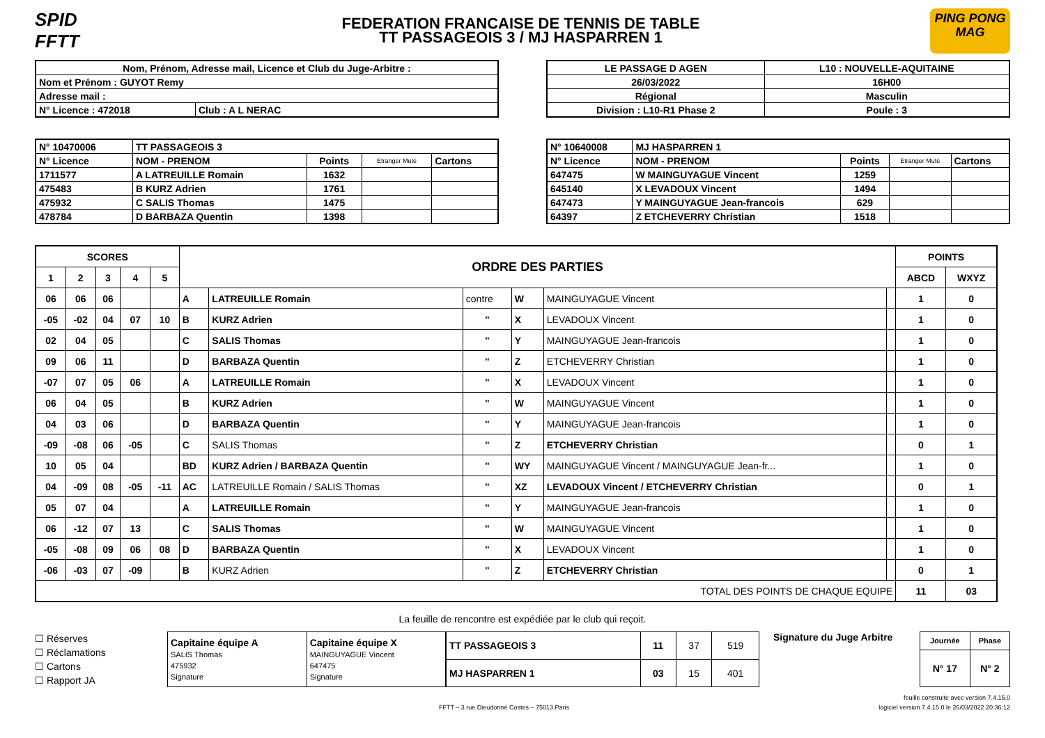SPID FFTT
FEDERATION FRANCAISE DE TENNIS DE TABLE
TT PASSAGEOIS 3 / MJ HASPARREN 1
PING PONG MAG
| Nom, Prénom, Adresse mail, Licence et Club du Juge-Arbitre : | |
| Nom et Prénom : GUYOT Remy | |
| Adresse mail : | |
| N° Licence : 472018 | Club : A L NERAC |
| LE PASSAGE D AGEN | L10 : NOUVELLE-AQUITAINE |
| 26/03/2022 | 16H00 |
| Régional | Masculin |
| Division : L10-R1 Phase 2 | Poule : 3 |
| N° 10470006 | TT PASSAGEOIS 3 | | | |
| N° Licence | NOM - PRENOM | Points | Etranger Muté | Cartons |
| 1711577 | A LATREUILLE Romain | 1632 | | |
| 475483 | B KURZ Adrien | 1761 | | |
| 475932 | C SALIS Thomas | 1475 | | |
| 478784 | D BARBAZA Quentin | 1398 | | |
| N° 10640008 | MJ HASPARREN 1 | | | |
| N° Licence | NOM - PRENOM | Points | Etranger Muté | Cartons |
| 647475 | W MAINGUYAGUE Vincent | 1259 | | |
| 645140 | X LEVADOUX Vincent | 1494 | | |
| 647473 | Y MAINGUYAGUE Jean-francois | 629 | | |
| 64397 | Z ETCHEVERRY Christian | 1518 | | |
| SCORES | | | | | ORDRE DES PARTIES | | | | | | POINTS | |
| 1 | 2 | 3 | 4 | 5 | | | | | | | ABCD | WXYZ |
| 06 | 06 | 06 | | | A | LATREUILLE Romain | contre | W | MAINGUYAGUE Vincent | | 1 | 0 |
| -05 | -02 | 04 | 07 | 10 | B | KURZ Adrien | " | X | LEVADOUX Vincent | | 1 | 0 |
| 02 | 04 | 05 | | | C | SALIS Thomas | " | Y | MAINGUYAGUE Jean-francois | | 1 | 0 |
| 09 | 06 | 11 | | | D | BARBAZA Quentin | " | Z | ETCHEVERRY Christian | | 1 | 0 |
| -07 | 07 | 05 | 06 | | A | LATREUILLE Romain | " | X | LEVADOUX Vincent | | 1 | 0 |
| 06 | 04 | 05 | | | B | KURZ Adrien | " | W | MAINGUYAGUE Vincent | | 1 | 0 |
| 04 | 03 | 06 | | | D | BARBAZA Quentin | " | Y | MAINGUYAGUE Jean-francois | | 1 | 0 |
| -09 | -08 | 06 | -05 | | C | SALIS Thomas | " | Z | ETCHEVERRY Christian | | 0 | 1 |
| 10 | 05 | 04 | | | BD | KURZ Adrien / BARBAZA Quentin | " | WY | MAINGUYAGUE Vincent / MAINGUYAGUE Jean-fr... | | 1 | 0 |
| 04 | -09 | 08 | -05 | -11 | AC | LATREUILLE Romain / SALIS Thomas | " | XZ | LEVADOUX Vincent / ETCHEVERRY Christian | | 0 | 1 |
| 05 | 07 | 04 | | | A | LATREUILLE Romain | " | Y | MAINGUYAGUE Jean-francois | | 1 | 0 |
| 06 | -12 | 07 | 13 | | C | SALIS Thomas | " | W | MAINGUYAGUE Vincent | | 1 | 0 |
| -05 | -08 | 09 | 06 | 08 | D | BARBAZA Quentin | " | X | LEVADOUX Vincent | | 1 | 0 |
| -06 | -03 | 07 | -09 | | B | KURZ Adrien | " | Z | ETCHEVERRY Christian | | 0 | 1 |
| TOTAL DES POINTS DE CHAQUE EQUIPE | | | | | | | | | | | 11 | 03 |
La feuille de rencontre est expédiée par le club qui reçoit.
☐ Réserves
☐ Réclamations
☐ Cartons
☐ Rapport JA
| Capitaine équipe A SALIS Thomas 475932 Signature | Capitaine équipe X MAINGUYAGUE Vincent 647475 Signature |
| TT PASSAGEOIS 3 | 11 | 37 | 519 |
| MJ HASPARREN 1 | 03 | 15 | 401 |
Signature du Juge Arbitre
| Journée | Phase |
| N° 17 | N° 2 |
feuille construite avec version 7.4.15.0
FFTT – 3 rue Dieudonné Costes – 75013 Paris logiciel version 7.4.15.0 le 26/03/2022 20:36:12